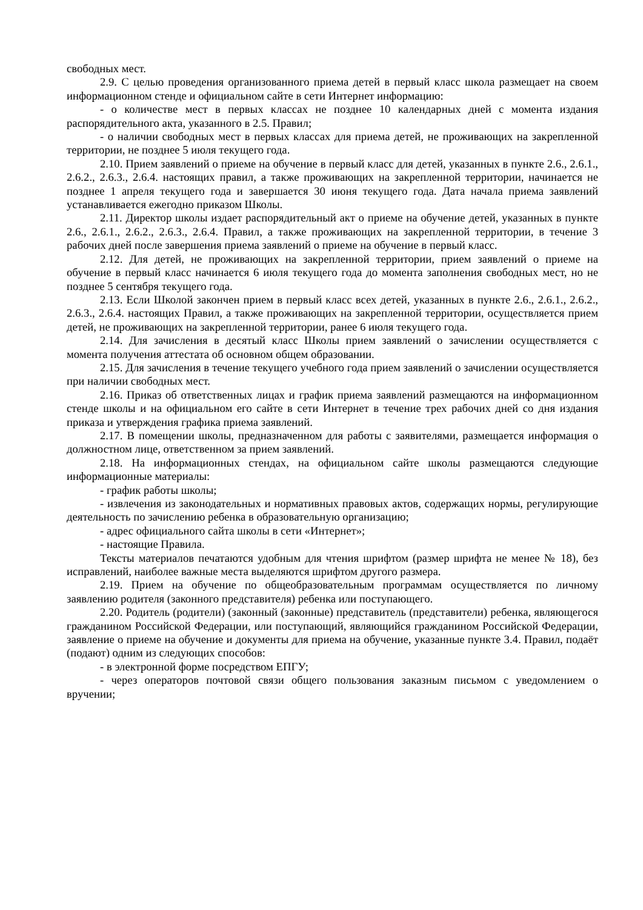свободных мест.
2.9. С целью проведения организованного приема детей в первый класс школа размещает на своем информационном стенде и официальном сайте в сети Интернет информацию:
- о количестве мест в первых классах не позднее 10 календарных дней с момента издания распорядительного акта, указанного в 2.5. Правил;
- о наличии свободных мест в первых классах для приема детей, не проживающих на закрепленной территории, не позднее 5 июля текущего года.
2.10. Прием заявлений о приеме на обучение в первый класс для детей, указанных в пункте 2.6., 2.6.1., 2.6.2., 2.6.3., 2.6.4. настоящих правил, а также проживающих на закрепленной территории, начинается не позднее 1 апреля текущего года и завершается 30 июня текущего года. Дата начала приема заявлений устанавливается ежегодно приказом Школы.
2.11. Директор школы издает распорядительный акт о приеме на обучение детей, указанных в пункте 2.6., 2.6.1., 2.6.2., 2.6.3., 2.6.4. Правил, а также проживающих на закрепленной территории, в течение 3 рабочих дней после завершения приема заявлений о приеме на обучение в первый класс.
2.12. Для детей, не проживающих на закрепленной территории, прием заявлений о приеме на обучение в первый класс начинается 6 июля текущего года до момента заполнения свободных мест, но не позднее 5 сентября текущего года.
2.13. Если Школой закончен прием в первый класс всех детей, указанных в пункте 2.6., 2.6.1., 2.6.2., 2.6.3., 2.6.4. настоящих Правил, а также проживающих на закрепленной территории, осуществляется прием детей, не проживающих на закрепленной территории, ранее 6 июля текущего года.
2.14. Для зачисления в десятый класс Школы прием заявлений о зачислении осуществляется с момента получения аттестата об основном общем образовании.
2.15. Для зачисления в течение текущего учебного года прием заявлений о зачислении осуществляется при наличии свободных мест.
2.16. Приказ об ответственных лицах и график приема заявлений размещаются на информационном стенде школы и на официальном его сайте в сети Интернет в течение трех рабочих дней со дня издания приказа и утверждения графика приема заявлений.
2.17. В помещении школы, предназначенном для работы с заявителями, размещается информация о должностном лице, ответственном за прием заявлений.
2.18. На информационных стендах, на официальном сайте школы размещаются следующие информационные материалы:
- график работы школы;
- извлечения из законодательных и нормативных правовых актов, содержащих нормы, регулирующие деятельность по зачислению ребенка в образовательную организацию;
- адрес официального сайта школы в сети «Интернет»;
- настоящие Правила.
Тексты материалов печатаются удобным для чтения шрифтом (размер шрифта не менее № 18), без исправлений, наиболее важные места выделяются шрифтом другого размера.
2.19. Прием на обучение по общеобразовательным программам осуществляется по личному заявлению родителя (законного представителя) ребенка или поступающего.
2.20. Родитель (родители) (законный (законные) представитель (представители) ребенка, являющегося гражданином Российской Федерации, или поступающий, являющийся гражданином Российской Федерации, заявление о приеме на обучение и документы для приема на обучение, указанные пункте 3.4. Правил, подаёт (подают) одним из следующих способов:
- в электронной форме посредством ЕПГУ;
- через операторов почтовой связи общего пользования заказным письмом с уведомлением о вручении;